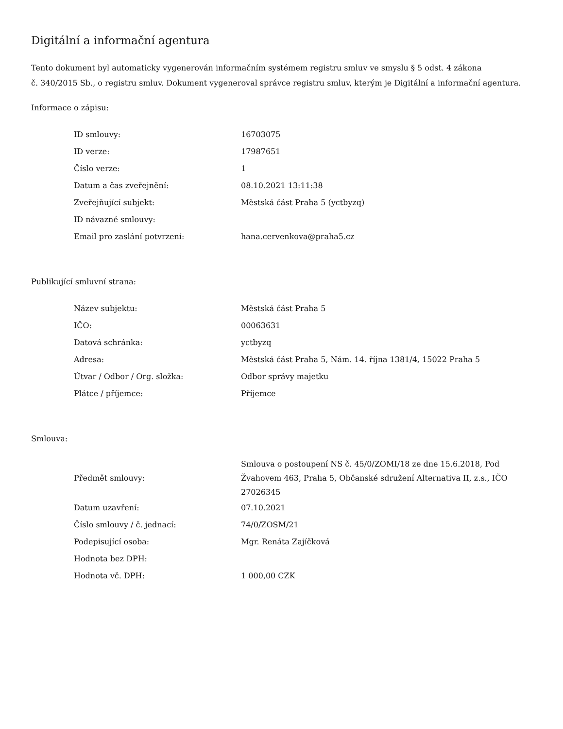Digitální a informační agentura
Tento dokument byl automaticky vygenerován informačním systémem registru smluv ve smyslu § 5 odst. 4 zákona
č. 340/2015 Sb., o registru smluv. Dokument vygeneroval správce registru smluv, kterým je Digitální a informační agentura.
Informace o zápisu:
| ID smlouvy: | 16703075 |
| ID verze: | 17987651 |
| Číslo verze: | 1 |
| Datum a čas zveřejnění: | 08.10.2021 13:11:38 |
| Zveřejňující subjekt: | Městská část Praha 5 (yctbyzq) |
| ID návazné smlouvy: | |
| Email pro zaslání potvrzení: | hana.cervenkova@praha5.cz |
Publikující smluvní strana:
| Název subjektu: | Městská část Praha 5 |
| IČO: | 00063631 |
| Datová schránka: | yctbyzq |
| Adresa: | Městská část Praha 5, Nám. 14. října 1381/4, 15022 Praha 5 |
| Útvar / Odbor / Org. složka: | Odbor správy majetku |
| Plátce / příjemce: | Příjemce |
Smlouva:
| Předmět smlouvy: | Smlouva o postoupení NS č. 45/0/ZOMI/18 ze dne 15.6.2018, Pod Žvahovem 463, Praha 5, Občanské sdružení Alternativa II, z.s., IČO 27026345 |
| Datum uzavření: | 07.10.2021 |
| Číslo smlouvy / č. jednací: | 74/0/ZOSM/21 |
| Podepisující osoba: | Mgr. Renáta Zajíčková |
| Hodnota bez DPH: | |
| Hodnota vč. DPH: | 1 000,00 CZK |